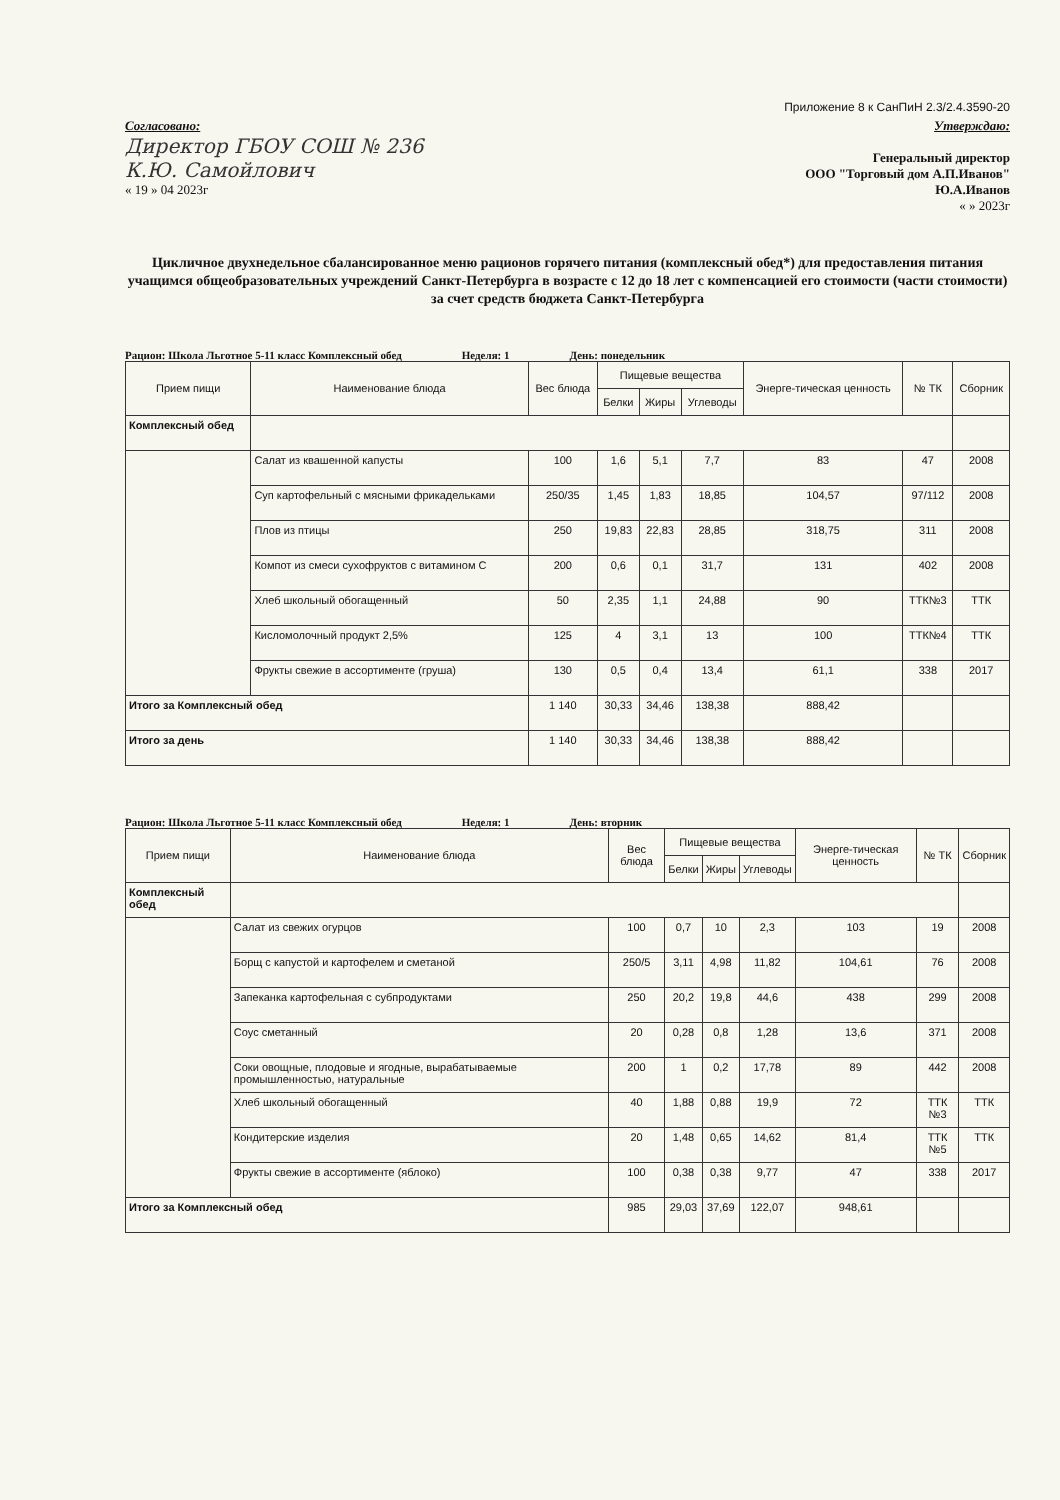Приложение 8 к СанПиН 2.3/2.4.3590-20
Согласовано:
Директор ГБОУ СОШ № 236
К.Ю. Самойлович
« 19 » 04 2023г
Утверждаю:
Генеральный директор
ООО "Торговый дом А.П.Иванов"
Ю.А.Иванов
« » 2023г
Цикличное двухнедельное сбалансированное меню рационов горячего питания (комплексный обед*) для предоставления питания учащимся общеобразовательных учреждений Санкт-Петербурга в возрасте с 12 до 18 лет с компенсацией его стоимости (части стоимости) за счет средств бюджета Санкт-Петербурга
Рацион: Школа Льготное 5-11 класс Комплексный обед Неделя: 1 День: понедельник
| Прием пищи | Наименование блюда | Вес блюда | Пищевые вещества | | | Энерге-тическая ценность | № ТК | Сборник |
| --- | --- | --- | --- | --- | --- | --- | --- | --- |
| | | | Белки | Жиры | Углеводы | | | |
| Комплексный обед | | | | | | | | |
| | Салат из квашенной капусты | 100 | 1,6 | 5,1 | 7,7 | 83 | 47 | 2008 |
| | Суп картофельный с мясными фрикадельками | 250/35 | 1,45 | 1,83 | 18,85 | 104,57 | 97/112 | 2008 |
| | Плов из птицы | 250 | 19,83 | 22,83 | 28,85 | 318,75 | 311 | 2008 |
| | Компот из смеси сухофруктов с витамином С | 200 | 0,6 | 0,1 | 31,7 | 131 | 402 | 2008 |
| | Хлеб школьный обогащенный | 50 | 2,35 | 1,1 | 24,88 | 90 | ТТК№3 | ТТК |
| | Кисломолочный продукт 2,5% | 125 | 4 | 3,1 | 13 | 100 | ТТК№4 | ТТК |
| | Фрукты свежие в ассортименте (груша) | 130 | 0,5 | 0,4 | 13,4 | 61,1 | 338 | 2017 |
| Итого за Комплексный обед | | 1 140 | 30,33 | 34,46 | 138,38 | 888,42 | | |
| Итого за день | | 1 140 | 30,33 | 34,46 | 138,38 | 888,42 | | |
Рацион: Школа Льготное 5-11 класс Комплексный обед Неделя: 1 День: вторник
| Прием пищи | Наименование блюда | Вес блюда | Пищевые вещества | | | Энерге-тическая ценность | № ТК | Сборник |
| --- | --- | --- | --- | --- | --- | --- | --- | --- |
| | | | Белки | Жиры | Углеводы | | | |
| Комплексный обед | | | | | | | | |
| | Салат из свежих огурцов | 100 | 0,7 | 10 | 2,3 | 103 | 19 | 2008 |
| | Борщ с капустой и картофелем и сметаной | 250/5 | 3,11 | 4,98 | 11,82 | 104,61 | 76 | 2008 |
| | Запеканка картофельная с субпродуктами | 250 | 20,2 | 19,8 | 44,6 | 438 | 299 | 2008 |
| | Соус сметанный | 20 | 0,28 | 0,8 | 1,28 | 13,6 | 371 | 2008 |
| | Соки овощные, плодовые и ягодные, вырабатываемые промышленностью, натуральные | 200 | 1 | 0,2 | 17,78 | 89 | 442 | 2008 |
| | Хлеб школьный обогащенный | 40 | 1,88 | 0,88 | 19,9 | 72 | ТТК №3 | ТТК |
| | Кондитерские изделия | 20 | 1,48 | 0,65 | 14,62 | 81,4 | ТТК №5 | ТТК |
| | Фрукты свежие в ассортименте (яблоко) | 100 | 0,38 | 0,38 | 9,77 | 47 | 338 | 2017 |
| Итого за Комплексный обед | | 985 | 29,03 | 37,69 | 122,07 | 948,61 | | |